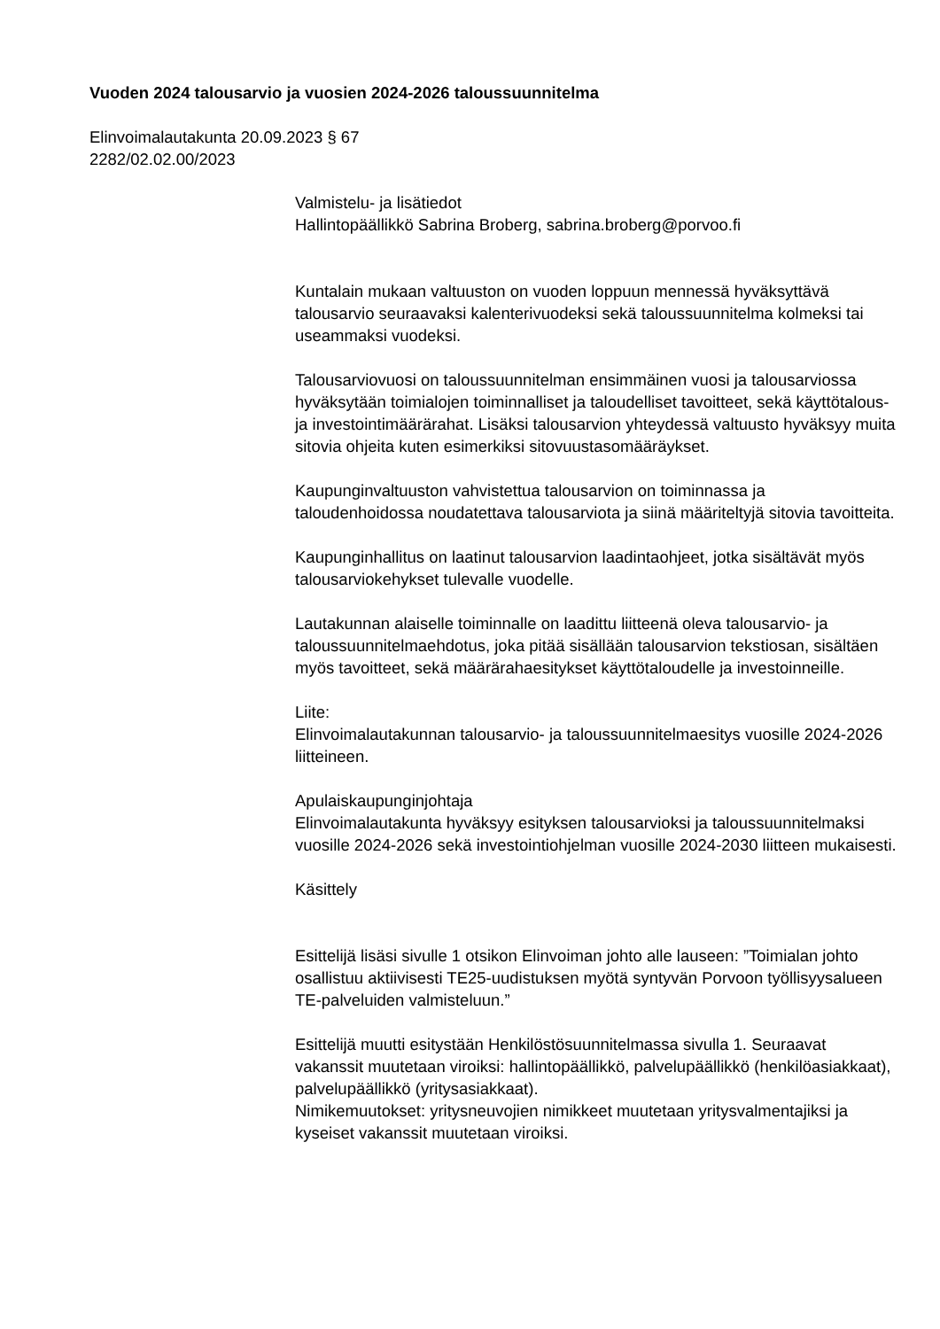Vuoden 2024 talousarvio ja vuosien 2024-2026 taloussuunnitelma
Elinvoimalautakunta 20.09.2023 § 67
2282/02.02.00/2023
Valmistelu- ja lisätiedot
Hallintopäällikkö Sabrina Broberg, sabrina.broberg@porvoo.fi
Kuntalain mukaan valtuuston on vuoden loppuun mennessä hyväksyttävä talousarvio seuraavaksi kalenterivuodeksi sekä taloussuunnitelma kolmeksi tai useammaksi vuodeksi.
Talousarviovuosi on taloussuunnitelman ensimmäinen vuosi ja talousarviossa hyväksytään toimialojen toiminnalliset ja taloudelliset tavoitteet, sekä käyttötalous- ja investointimäärärahat. Lisäksi talousarvion yhteydessä valtuusto hyväksyy muita sitovia ohjeita kuten esimerkiksi sitovuustasomääräykset.
Kaupunginvaltuuston vahvistettua talousarvion on toiminnassa ja taloudenhoidossa noudatettava talousarviota ja siinä määriteltyjä sitovia tavoitteita.
Kaupunginhallitus on laatinut talousarvion laadintaohjeet, jotka sisältävät myös talousarviokehykset tulevalle vuodelle.
Lautakunnan alaiselle toiminnalle on laadittu liitteenä oleva talousarvio- ja taloussuunnitelmaehdotus, joka pitää sisällään talousarvion tekstiosan, sisältäen myös tavoitteet, sekä määrärahaesitykset käyttötaloudelle ja investoinneille.
Liite:
Elinvoimalautakunnan talousarvio- ja taloussuunnitelmaesitys vuosille 2024-2026 liitteineen.
Apulaiskaupunginjohtaja
Elinvoimalautakunta hyväksyy esityksen talousarvioksi ja taloussuunnitelmaksi vuosille 2024-2026 sekä investointiohjelman vuosille 2024-2030 liitteen mukaisesti.
Käsittely
Esittelijä lisäsi sivulle 1 otsikon Elinvoiman johto alle lauseen: ”Toimialan johto osallistuu aktiivisesti TE25-uudistuksen myötä syntyvän Porvoon työllisyysalueen TE-palveluiden valmisteluun.”
Esittelijä muutti esitystään Henkilöstösuunnitelmassa sivulla 1. Seuraavat vakanssit muutetaan viroiksi: hallintopäällikkö, palvelupäällikkö (henkilöasiakkaat), palvelupäällikkö (yritysasiakkaat).
Nimikemuutokset: yritysneuvojien nimikkeet muutetaan yritysvalmentajiksi ja kyseiset vakanssit muutetaan viroiksi.